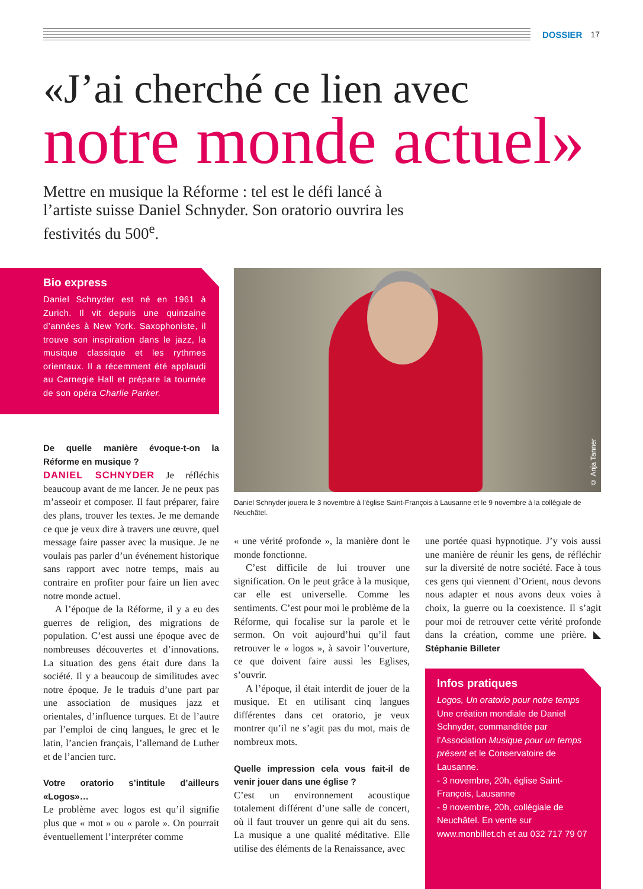DOSSIER 17
«J’ai cherché ce lien avec
notre monde actuel»
Mettre en musique la Réforme : tel est le défi lancé à l’artiste suisse Daniel Schnyder. Son oratorio ouvrira les festivités du 500<sup>e</sup>.
Bio express
Daniel Schnyder est né en 1961 à Zurich. Il vit depuis une quinzaine d’années à New York. Saxophoniste, il trouve son inspiration dans le jazz, la musique classique et les rythmes orientaux. Il a récemment été applaudi au Carnegie Hall et prépare la tournée de son opéra Charlie Parker.
© Anja Tanner
Daniel Schnyder jouera le 3 novembre à l’église Saint-François à Lausanne et le 9 novembre à la collégiale de Neuchâtel.
De quelle manière évoque-t-on la Réforme en musique ?
DANIEL SCHNYDER Je réfléchis beaucoup avant de me lancer. Je ne peux pas m’asseoir et composer. Il faut préparer, faire des plans, trouver les textes. Je me demande ce que je veux dire à travers une œuvre, quel message faire passer avec la musique. Je ne voulais pas parler d’un événement historique sans rapport avec notre temps, mais au contraire en profiter pour faire un lien avec notre monde actuel.
A l’époque de la Réforme, il y a eu des guerres de religion, des migrations de population. C’est aussi une époque avec de nombreuses découvertes et d’innovations. La situation des gens était dure dans la société. Il y a beaucoup de similitudes avec notre époque. Je le traduis d’une part par une association de musiques jazz et orientales, d’influence turques. Et de l’autre par l’emploi de cinq langues, le grec et le latin, l’ancien français, l’allemand de Luther et de l’ancien turc.
Votre oratorio s’intitule d’ailleurs «Logos»…
Le problème avec logos est qu’il signifie plus que « mot » ou « parole ». On pourrait éventuellement l’interpréter comme
« une vérité profonde », la manière dont le monde fonctionne.
C’est difficile de lui trouver une signification. On le peut grâce à la musique, car elle est universelle. Comme les sentiments. C’est pour moi le problème de la Réforme, qui focalise sur la parole et le sermon. On voit aujourd’hui qu’il faut retrouver le « logos », à savoir l’ouverture, ce que doivent faire aussi les Eglises, s’ouvrir.
A l’époque, il était interdit de jouer de la musique. Et en utilisant cinq langues différentes dans cet oratorio, je veux montrer qu’il ne s’agit pas du mot, mais de nombreux mots.
Quelle impression cela vous fait-il de venir jouer dans une église ?
C’est un environnement acoustique totalement différent d’une salle de concert, où il faut trouver un genre qui ait du sens. La musique a une qualité méditative. Elle utilise des éléments de la Renaissance, avec
une portée quasi hypnotique. J’y vois aussi une manière de réunir les gens, de réfléchir sur la diversité de notre société. Face à tous ces gens qui viennent d’Orient, nous devons nous adapter et nous avons deux voies à choix, la guerre ou la coexistence. Il s’agit pour moi de retrouver cette vérité profonde dans la création, comme une prière. ◣ Stéphanie Billeter
Infos pratiques
Logos, Un oratorio pour notre temps Une création mondiale de Daniel Schnyder, commanditée par l’Association Musique pour un temps présent et le Conservatoire de Lausanne.
- 3 novembre, 20h, église Saint-François, Lausanne
- 9 novembre, 20h, collégiale de Neuchâtel. En vente sur www.monbillet.ch et au 032 717 79 07